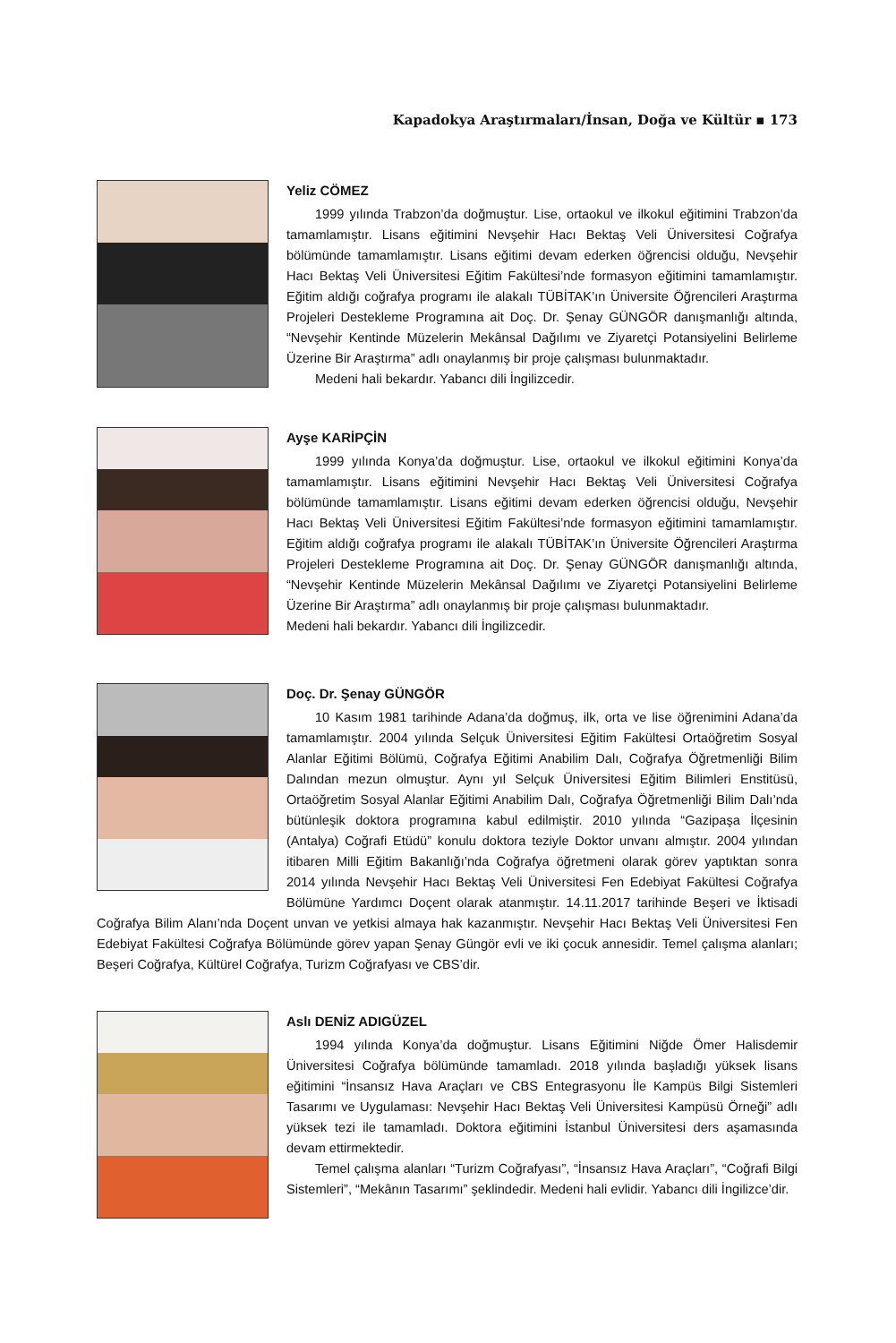Kapadokya Araştırmaları/İnsan, Doğa ve Kültür ▪ 173
Yeliz CÖMEZ
1999 yılında Trabzon’da doğmuştur. Lise, ortaokul ve ilkokul eğitimini Trabzon’da tamamlamıştır. Lisans eğitimini Nevşehir Hacı Bektaş Veli Üniversitesi Coğrafya bölümünde tamamlamıştır. Lisans eğitimi devam ederken öğrencisi olduğu, Nevşehir Hacı Bektaş Veli Üniversitesi Eğitim Fakültesi’nde formasyon eğitimini tamamlamıştır. Eğitim aldığı coğrafya programı ile alakalı TÜBİTAK’ın Üniversite Öğrencileri Araştırma Projeleri Destekleme Programına ait Doç. Dr. Şenay GÜNGÖR danışmanlığı altında, “Nevşehir Kentinde Müzelerin Mekânsal Dağılımı ve Ziyaretçi Potansiyelini Belirleme Üzerine Bir Araştırma” adlı onaylanmış bir proje çalışması bulunmaktadır.
Medeni hali bekardır. Yabancı dili İngilizcedir.
Ayşe KARİPÇİN
1999 yılında Konya’da doğmuştur. Lise, ortaokul ve ilkokul eğitimini Konya’da tamamlamıştır. Lisans eğitimini Nevşehir Hacı Bektaş Veli Üniversitesi Coğrafya bölümünde tamamlamıştır. Lisans eğitimi devam ederken öğrencisi olduğu, Nevşehir Hacı Bektaş Veli Üniversitesi Eğitim Fakültesi’nde formasyon eğitimini tamamlamıştır. Eğitim aldığı coğrafya programı ile alakalı TÜBİTAK’ın Üniversite Öğrencileri Araştırma Projeleri Destekleme Programına ait Doç. Dr. Şenay GÜNGÖR danışmanlığı altında, “Nevşehir Kentinde Müzelerin Mekânsal Dağılımı ve Ziyaretçi Potansiyelini Belirleme Üzerine Bir Araştırma” adlı onaylanmış bir proje çalışması bulunmaktadır.
Medeni hali bekardır. Yabancı dili İngilizcedir.
Doç. Dr. Şenay GÜNGÖR
10 Kasım 1981 tarihinde Adana’da doğmuş, ilk, orta ve lise öğrenimini Adana’da tamamlamıştır. 2004 yılında Selçuk Üniversitesi Eğitim Fakültesi Ortaöğretim Sosyal Alanlar Eğitimi Bölümü, Coğrafya Eğitimi Anabilim Dalı, Coğrafya Öğretmenliği Bilim Dalından mezun olmuştur. Aynı yıl Selçuk Üniversitesi Eğitim Bilimleri Enstitüsü, Ortaöğretim Sosyal Alanlar Eğitimi Anabilim Dalı, Coğrafya Öğretmenliği Bilim Dalı’nda bütünleşik doktora programına kabul edilmiştir. 2010 yılında “Gazipaşa İlçesinin (Antalya) Coğrafi Etüdü” konulu doktora teziyle Doktor unvanı almıştır. 2004 yılından itibaren Milli Eğitim Bakanlığı’nda Coğrafya öğretmeni olarak görev yaptıktan sonra 2014 yılında Nevşehir Hacı Bektaş Veli Üniversitesi Fen Edebiyat Fakültesi Coğrafya Bölümüne Yardımcı Doçent olarak atanmıştır. 14.11.2017 tarihinde Beşeri ve İktisadi Coğrafya Bilim Alanı’nda Doçent unvan ve yetkisi almaya hak kazanmıştır. Nevşehir Hacı Bektaş Veli Üniversitesi Fen Edebiyat Fakültesi Coğrafya Bölümünde görev yapan Şenay Güngör evli ve iki çocuk annesidir. Temel çalışma alanları; Beşeri Coğrafya, Kültürel Coğrafya, Turizm Coğrafyası ve CBS’dir.
Aslı DENİZ ADIGÜZEL
1994 yılında Konya’da doğmuştur. Lisans Eğitimini Niğde Ömer Halisdemir Üniversitesi Coğrafya bölümünde tamamladı. 2018 yılında başladığı yüksek lisans eğitimini “İnsansız Hava Araçları ve CBS Entegrasyonu İle Kampüs Bilgi Sistemleri Tasarımı ve Uygulaması: Nevşehir Hacı Bektaş Veli Üniversitesi Kampüsü Örneği” adlı yüksek tezi ile tamamladı. Doktora eğitimini İstanbul Üniversitesi ders aşamasında devam ettirmektedir.
Temel çalışma alanları “Turizm Coğrafyası”, “İnsansız Hava Araçları”, “Coğrafi Bilgi Sistemleri”, “Mekânın Tasarımı” şeklindedir. Medeni hali evlidir. Yabancı dili İngilizce’dir.